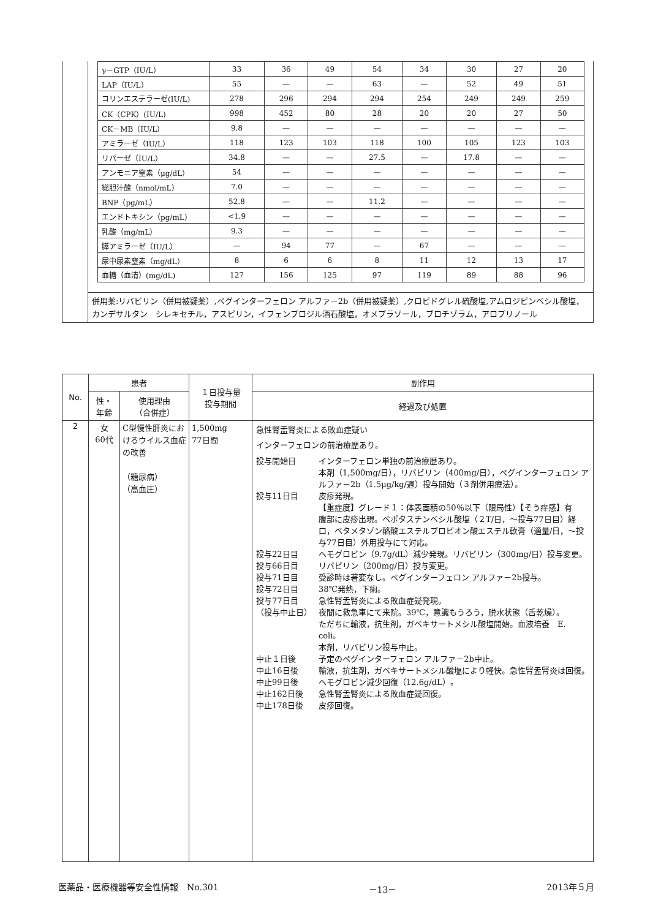| γ－GTP（IU/L） | 33 | 36 | 49 | 54 | 34 | 30 | 27 | 20 |
| LAP（IU/L） | 55 | — | — | 63 | — | 52 | 49 | 51 |
| コリンエステラーゼ(IU/L) | 278 | 296 | 294 | 294 | 254 | 249 | 249 | 259 |
| CK（CPK）(IU/L) | 998 | 452 | 80 | 28 | 20 | 20 | 27 | 50 |
| CK－MB（IU/L） | 9.8 | — | — | — | — | — | — | — |
| アミラーゼ（IU/L） | 118 | 123 | 103 | 118 | 100 | 105 | 123 | 103 |
| リパーゼ（IU/L） | 34.8 | — | — | 27.5 | — | 17.8 | — | — |
| アンモニア窒素（μg/dL） | 54 | — | — | — | — | — | — | — |
| 総胆汁酸（nmol/mL） | 7.0 | — | — | — | — | — | — | — |
| BNP（pg/mL） | 52.8 | — | — | 11.2 | — | — | — | — |
| エンドトキシン（pg/mL） | <1.9 | — | — | — | — | — | — | — |
| 乳酸（mg/mL） | 9.3 | — | — | — | — | — | — | — |
| 膵アミラーゼ（IU/L） | — | 94 | 77 | — | 67 | — | — | — |
| 尿中尿素窒素（mg/dL） | 8 | 6 | 6 | 8 | 11 | 12 | 13 | 17 |
| 血糖（血清）(mg/dL) | 127 | 156 | 125 | 97 | 119 | 89 | 88 | 96 |
併用薬:リバビリン（併用被疑薬）,ペグインターフェロン アルファ－2b（併用被疑薬）,クロピドグレル硫酸塩,アムロジピンベシル酸塩，カンデサルタン　シレキセチル，アスピリン，イフェンプロジル酒石酸塩，オメプラゾール，ブロチゾラム，アロプリノール
| No. | 患者 | | １日投与量 投与期間 | 副作用 |
| --- | --- | --- | --- | --- |
| | 性・ 年齢 | 使用理由 （合併症） | | 経過及び処置 |
| 2 | 女 60代 | C型慢性肝炎におけるウイルス血症の改善 （糖尿病） （高血圧） | 1,500mg 77日間 | 急性腎盂腎炎による敗血症疑い インターフェロンの前治療歴あり。 投与開始日 インターフェロン単独の前治療歴あり。 本剤（1,500mg/日），リバビリン（400mg/日），ペグインターフェロン アルファ－2b（1.5μg/kg/週）投与開始（３剤併用療法）。 投与11日目 皮疹発現。 【重症度】グレード１：体表面積の50％以下（限局性）【そう痒感】有 腹部に皮疹出現。ベポタスチンベシル酸塩（２T/日，～投与77日目）経口，ベタメタゾン酪酸エステルプロピオン酸エステル軟膏（適量/日，～投与77日目）外用投与にて対応。 投与22日目 ヘモグロビン（9.7g/dL）減少発現。リバビリン（300mg/日）投与変更。 投与66日目 リバビリン（200mg/日）投与変更。 投与71日目 受診時は著変なし。ペグインターフェロン アルファ－2b投与。 投与72日目 38℃発熱，下痢。 投与77日目 （投与中止日） 急性腎盂腎炎による敗血症疑発現。 夜間に救急車にて来院。39℃，意識もうろう，脱水状態（舌乾燥）。 ただちに輸液，抗生剤，ガベキサートメシル酸塩開始。血液培養 E. coli。 本剤，リバビリン投与中止。 中止１日後 予定のペグインターフェロン アルファ－2b中止。 中止16日後 輸液，抗生剤，ガベキサートメシル酸塩により軽快。急性腎盂腎炎は回復。 中止99日後 ヘモグロビン減少回復（12.6g/dL）。 中止162日後 急性腎盂腎炎による敗血症疑回復。 中止178日後 皮疹回復。 |
医薬品・医療機器等安全性情報　No.301 －13－ 2013年５月